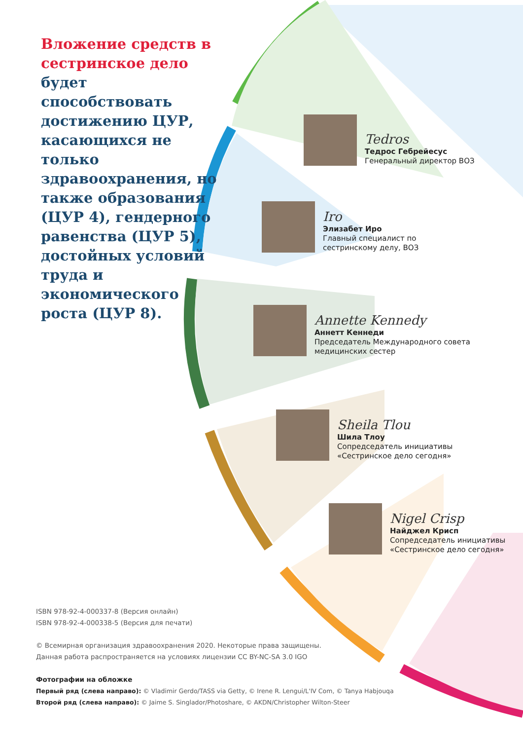Вложение средств в сестринское дело
будет способствовать достижению ЦУР, касающихся не только здравоохранения, но также образования (ЦУР 4), гендерного равенства (ЦУР 5), достойных условий труда и экономического роста (ЦУР 8).
Tedros
Тедрос Гебрейесус
Генеральный директор ВОЗ
Iro
Элизабет Иро
Главный специалист по
сестринскому делу, ВОЗ
Annette Kennedy
Аннетт Кеннеди
Председатель Международного совета
медицинских сестер
Sheila Tlou
Шила Тлоу
Сопредседатель инициативы
«Сестринское дело сегодня»
Nigel Crisp
Найджел Крисп
Сопредседатель инициативы
«Сестринское дело сегодня»
ISBN 978-92-4-000337-8 (Версия онлайн)
ISBN 978-92-4-000338-5 (Версия для печати)
© Всемирная организация здравоохранения 2020. Некоторые права защищены.
Данная работа распространяется на условиях лицензии CC BY-NC-SA 3.0 IGO
Фотографии на обложке
Первый ряд (слева направо): © Vladimir Gerdo/TASS via Getty, © Irene R. Lengui/L'IV Com, © Tanya Habjouqa
Второй ряд (слева направо): © Jaime S. Singlador/Photoshare, © AKDN/Christopher Wilton-Steer